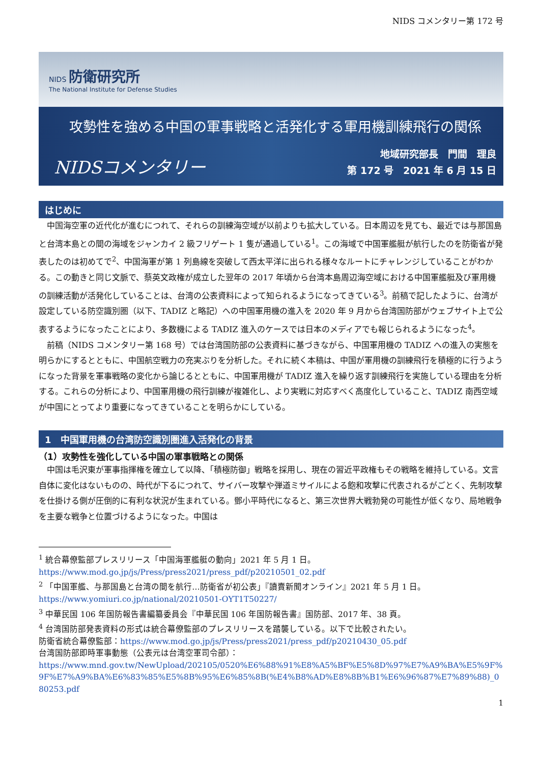NIDS コメンタリー第 172 号
NIDS 防衛研究所
The National Institute for Defense Studies
攻勢性を強める中国の軍事戦略と活発化する軍用機訓練飛行の関係
NIDSコメンタリー
地域研究部長　門間　理良
第 172 号　2021 年 6 月 15 日
はじめに
中国海空軍の近代化が進むにつれて、それらの訓練海空域が以前よりも拡大している。日本周辺を見ても、最近では与那国島と台湾本島との間の海域をジャンカイ 2 級フリゲート 1 隻が通過している<sup>1</sup>。この海域で中国軍艦艇が航行したのを防衛省が発表したのは初めてで<sup>2</sup>、中国海軍が第 1 列島線を突破して西太平洋に出られる様々なルートにチャレンジしていることがわかる。この動きと同じ文脈で、蔡英文政権が成立した翌年の 2017 年頃から台湾本島周辺海空域における中国軍艦艇及び軍用機の訓練活動が活発化していることは、台湾の公表資料によって知られるようになってきている<sup>3</sup>。前稿で記したように、台湾が設定している防空識別圏（以下、TADIZ と略記）への中国軍用機の進入を 2020 年 9 月から台湾国防部がウェブサイト上で公表するようになったことにより、多数機による TADIZ 進入のケースでは日本のメディアでも報じられるようになった<sup>4</sup>。
前稿（NIDS コメンタリー第 168 号）では台湾国防部の公表資料に基づきながら、中国軍用機の TADIZ への進入の実態を明らかにするとともに、中国航空戦力の充実ぶりを分析した。それに続く本稿は、中国が軍用機の訓練飛行を積極的に行うようになった背景を軍事戦略の変化から論じるとともに、中国軍用機が TADIZ 進入を繰り返す訓練飛行を実施している理由を分析する。これらの分析により、中国軍用機の飛行訓練が複雑化し、より実戦に対応すべく高度化していること、TADIZ 南西空域が中国にとってより重要になってきていることを明らかにしている。
1　中国軍用機の台湾防空識別圏進入活発化の背景
（1）攻勢性を強化している中国の軍事戦略との関係
中国は毛沢東が軍事指揮権を確立して以降、「積極防御」戦略を採用し、現在の習近平政権もその戦略を維持している。文言自体に変化はないものの、時代が下るにつれて、サイバー攻撃や弾道ミサイルによる飽和攻撃に代表されるがごとく、先制攻撃を仕掛ける側が圧倒的に有利な状況が生まれている。鄧小平時代になると、第三次世界大戦勃発の可能性が低くなり、局地戦争を主要な戦争と位置づけるようになった。中国は
<sup>1</sup> 統合幕僚監部プレスリリース「中国海軍艦艇の動向」2021 年 5 月 1 日。
https://www.mod.go.jp/js/Press/press2021/press_pdf/p20210501_02.pdf
<sup>2</sup> 「中国軍艦、与那国島と台湾の間を航行…防衛省が初公表」『讀賣新聞オンライン』2021 年 5 月 1 日。
https://www.yomiuri.co.jp/national/20210501-OYT1T50227/
<sup>3</sup> 中華民国 106 年国防報告書編纂委員会『中華民国 106 年国防報告書』国防部、2017 年、38 頁。
<sup>4</sup> 台湾国防部発表資料の形式は統合幕僚監部のプレスリリースを踏襲している。以下で比較されたい。
防衛省統合幕僚監部：https://www.mod.go.jp/js/Press/press2021/press_pdf/p20210430_05.pdf
台湾国防部即時軍事動態（公表元は台湾空軍司令部）：
https://www.mnd.gov.tw/NewUpload/202105/0520%E6%88%91%E8%A5%BF%E5%8D%97%E7%A9%BA%E5%9F%9F%E7%A9%BA%E6%83%85%E5%8B%95%E6%85%8B(%E4%B8%AD%E8%8B%B1%E6%96%87%E7%89%88)_080253.pdf
1